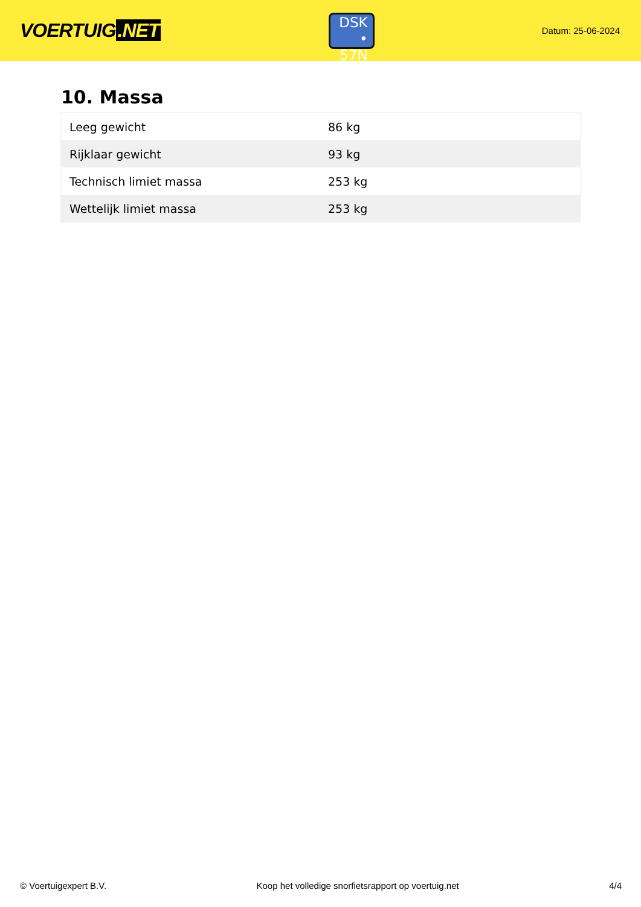VOERTUIG.NET
DSK
• 57N
Datum: 25-06-2024
10. Massa
| Leeg gewicht | 86 kg |
| Rijklaar gewicht | 93 kg |
| Technisch limiet massa | 253 kg |
| Wettelijk limiet massa | 253 kg |
© Voertuigexpert B.V. Koop het volledige snorfietsrapport op voertuig.net 4/4